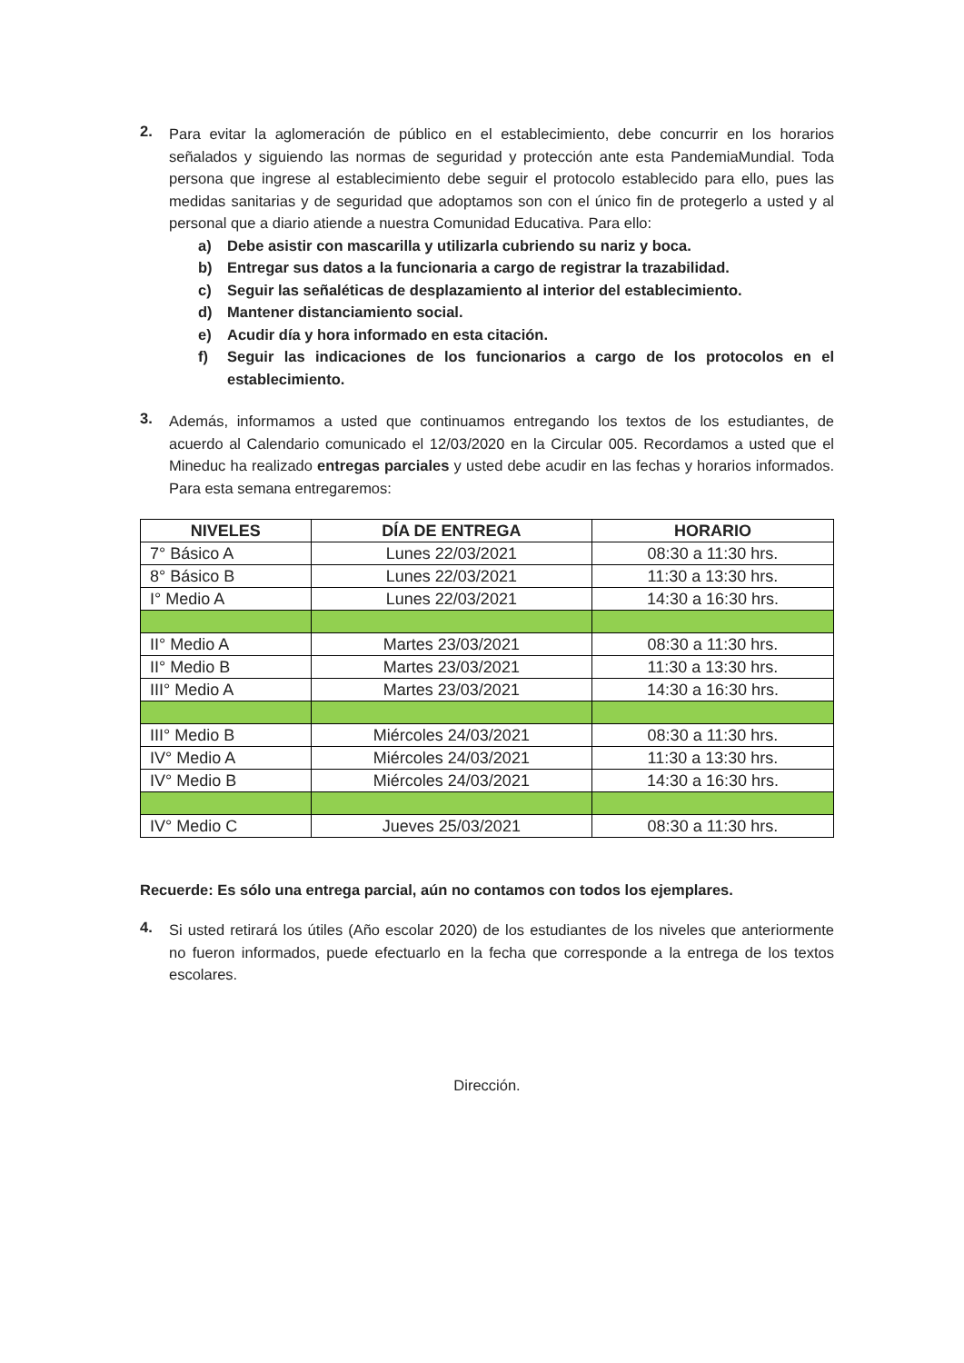2.
Para evitar la aglomeración de público en el establecimiento, debe concurrir en los horarios señalados y siguiendo las normas de seguridad y protección ante esta PandemiaMundial. Toda persona que ingrese al establecimiento debe seguir el protocolo establecido para ello, pues las medidas sanitarias y de seguridad que adoptamos son con el único fin de protegerlo a usted y al personal que a diario atiende a nuestra Comunidad Educativa. Para ello:
a) Debe asistir con mascarilla y utilizarla cubriendo su nariz y boca.
b) Entregar sus datos a la funcionaria a cargo de registrar la trazabilidad.
c) Seguir las señaléticas de desplazamiento al interior del establecimiento.
d) Mantener distanciamiento social.
e) Acudir día y hora informado en esta citación.
f) Seguir las indicaciones de los funcionarios a cargo de los protocolos en el establecimiento.
3.
Además, informamos a usted que continuamos entregando los textos de los estudiantes, de acuerdo al Calendario comunicado el 12/03/2020 en la Circular 005. Recordamos a usted que el Mineduc ha realizado entregas parciales y usted debe acudir en las fechas y horarios informados. Para esta semana entregaremos:
| NIVELES | DÍA DE ENTREGA | HORARIO |
| --- | --- | --- |
| 7° Básico A | Lunes 22/03/2021 | 08:30 a 11:30 hrs. |
| 8° Básico B | Lunes 22/03/2021 | 11:30 a 13:30 hrs. |
| I° Medio A | Lunes 22/03/2021 | 14:30 a 16:30 hrs. |
| II° Medio A | Martes 23/03/2021 | 08:30 a 11:30 hrs. |
| II° Medio B | Martes 23/03/2021 | 11:30 a 13:30 hrs. |
| III° Medio A | Martes 23/03/2021 | 14:30 a 16:30 hrs. |
| III° Medio B | Miércoles 24/03/2021 | 08:30 a 11:30 hrs. |
| IV° Medio A | Miércoles 24/03/2021 | 11:30 a 13:30 hrs. |
| IV° Medio B | Miércoles 24/03/2021 | 14:30 a 16:30 hrs. |
| IV° Medio C | Jueves 25/03/2021 | 08:30 a 11:30 hrs. |
Recuerde: Es sólo una entrega parcial, aún no contamos con todos los ejemplares.
4.
Si usted retirará los útiles (Año escolar 2020) de los estudiantes de los niveles que anteriormente no fueron informados, puede efectuarlo en la fecha que corresponde a la entrega de los textos escolares.
Dirección.